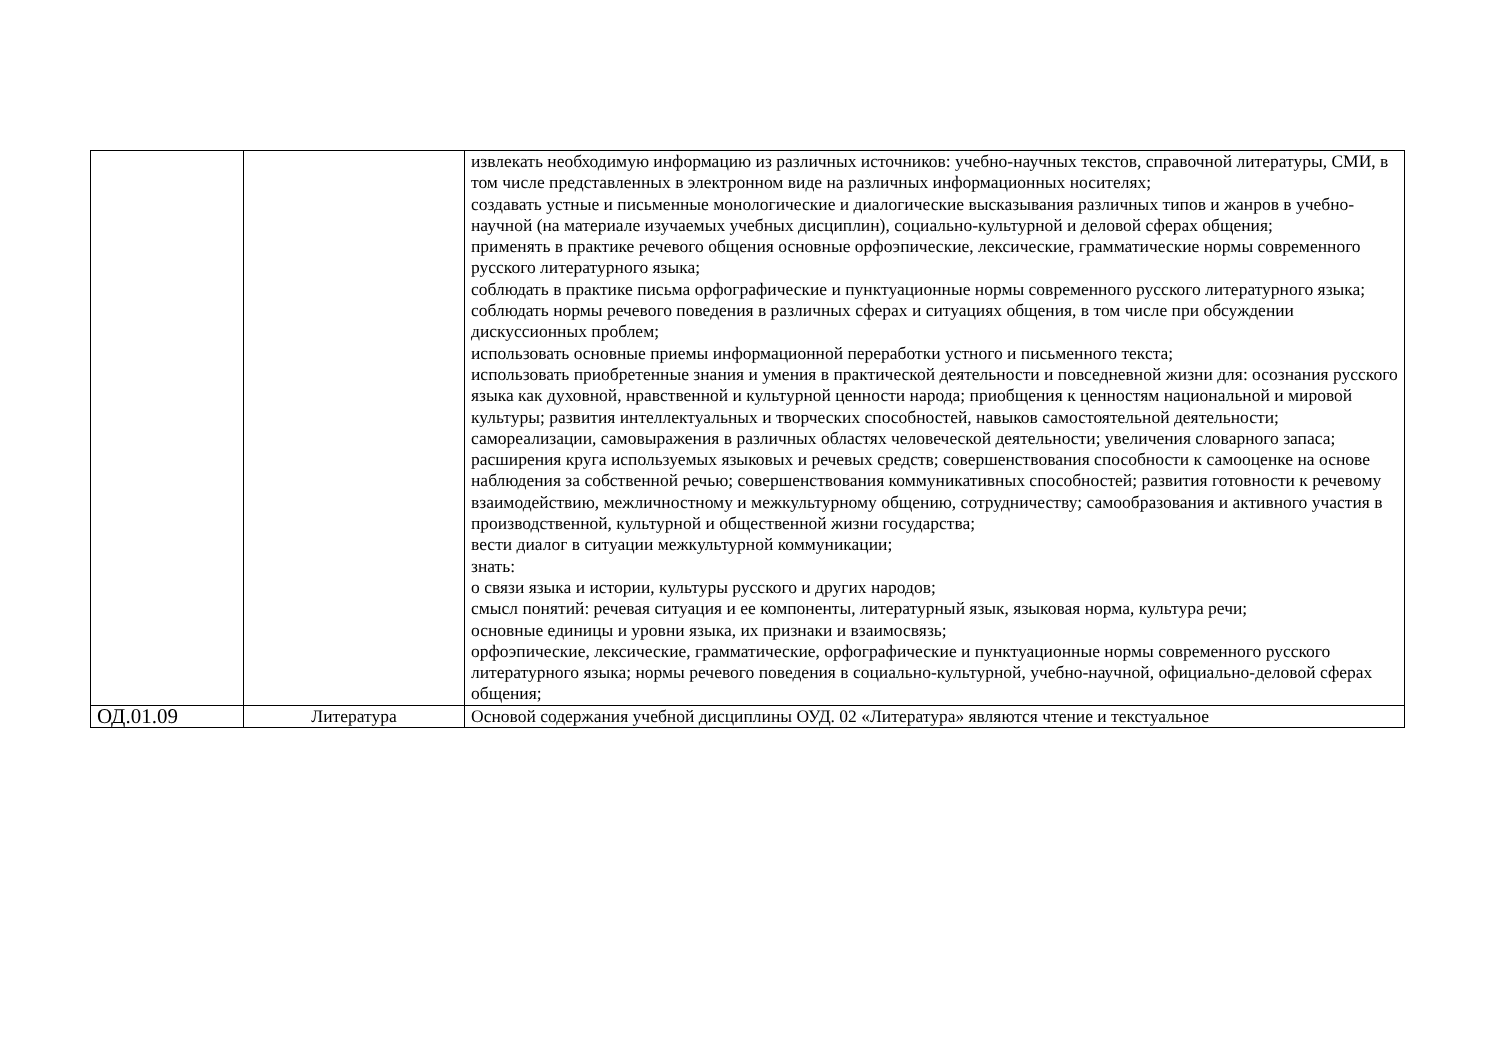| | | извлекать необходимую информацию из различных источников: учебно-научных текстов, справочной литературы, СМИ, в том числе представленных в электронном виде на различных информационных носителях; создавать устные и письменные монологические и диалогические высказывания различных типов и жанров в учебно-научной (на материале изучаемых учебных дисциплин), социально-культурной и деловой сферах общения; применять в практике речевого общения основные орфоэпические, лексические, грамматические нормы современного русского литературного языка; соблюдать в практике письма орфографические и пунктуационные нормы современного русского литературного языка; соблюдать нормы речевого поведения в различных сферах и ситуациях общения, в том числе при обсуждении дискуссионных проблем; использовать основные приемы информационной переработки устного и письменного текста; использовать приобретенные знания и умения в практической деятельности и повседневной жизни для: осознания русского языка как духовной, нравственной и культурной ценности народа; приобщения к ценностям национальной и мировой культуры; развития интеллектуальных и творческих способностей, навыков самостоятельной деятельности; самореализации, самовыражения в различных областях человеческой деятельности; увеличения словарного запаса; расширения круга используемых языковых и речевых средств; совершенствования способности к самооценке на основе наблюдения за собственной речью; совершенствования коммуникативных способностей; развития готовности к речевому взаимодействию, межличностному и межкультурному общению, сотрудничеству; самообразования и активного участия в производственной, культурной и общественной жизни государства; вести диалог в ситуации межкультурной коммуникации; знать: о связи языка и истории, культуры русского и других народов; смысл понятий: речевая ситуация и ее компоненты, литературный язык, языковая норма, культура речи; основные единицы и уровни языка, их признаки и взаимосвязь; орфоэпические, лексические, грамматические, орфографические и пунктуационные нормы современного русского литературного языка; нормы речевого поведения в социально-культурной, учебно-научной, официально-деловой сферах общения; |
| ОД.01.09 | Литература | Основой содержания учебной дисциплины ОУД. 02 «Литература» являются чтение и текстуальное |